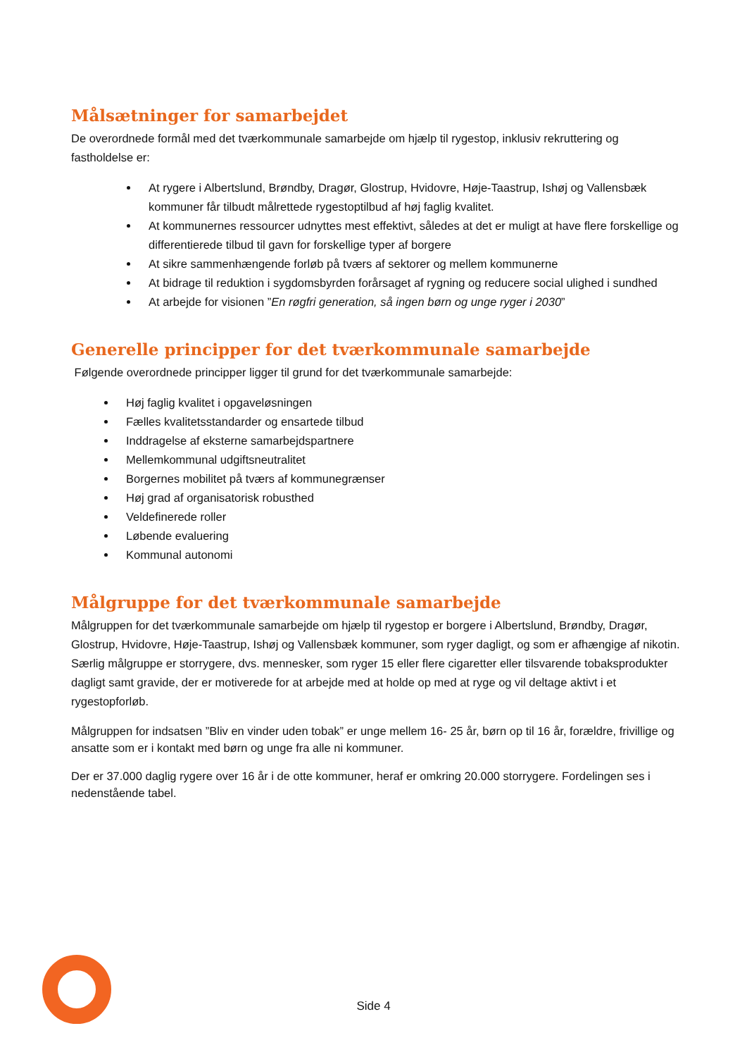Målsætninger for samarbejdet
De overordnede formål med det tværkommunale samarbejde om hjælp til rygestop, inklusiv rekruttering og fastholdelse er:
At rygere i Albertslund, Brøndby, Dragør, Glostrup, Hvidovre, Høje-Taastrup, Ishøj og Vallensbæk kommuner får tilbudt målrettede rygestoptilbud af høj faglig kvalitet.
At kommunernes ressourcer udnyttes mest effektivt, således at det er muligt at have flere forskellige og differentierede tilbud til gavn for forskellige typer af borgere
At sikre sammenhængende forløb på tværs af sektorer og mellem kommunerne
At bidrage til reduktion i sygdomsbyrden forårsaget af rygning og reducere social ulighed i sundhed
At arbejde for visionen ”En røgfri generation, så ingen børn og unge ryger i 2030”
Generelle principper for det tværkommunale samarbejde
Følgende overordnede principper ligger til grund for det tværkommunale samarbejde:
Høj faglig kvalitet i opgaveløsningen
Fælles kvalitetsstandarder og ensartede tilbud
Inddragelse af eksterne samarbejdspartnere
Mellemkommunal udgiftsneutralitet
Borgernes mobilitet på tværs af kommunegrænser
Høj grad af organisatorisk robusthed
Veldefinerede roller
Løbende evaluering
Kommunal autonomi
Målgruppe for det tværkommunale samarbejde
Målgruppen for det tværkommunale samarbejde om hjælp til rygestop er borgere i Albertslund, Brøndby, Dragør, Glostrup, Hvidovre, Høje-Taastrup, Ishøj og Vallensbæk kommuner, som ryger dagligt, og som er afhængige af nikotin. Særlig målgruppe er storrygere, dvs. mennesker, som ryger 15 eller flere cigaretter eller tilsvarende tobaksprodukter dagligt samt gravide, der er motiverede for at arbejde med at holde op med at ryge og vil deltage aktivt i et rygestopforløb.
Målgruppen for indsatsen ”Bliv en vinder uden tobak” er unge mellem 16- 25 år, børn op til 16 år, forældre, frivillige og ansatte som er i kontakt med børn og unge fra alle ni kommuner.
Der er 37.000 daglig rygere over 16 år i de otte kommuner, heraf er omkring 20.000 storrygere. Fordelingen ses i nedenstående tabel.
Side 4